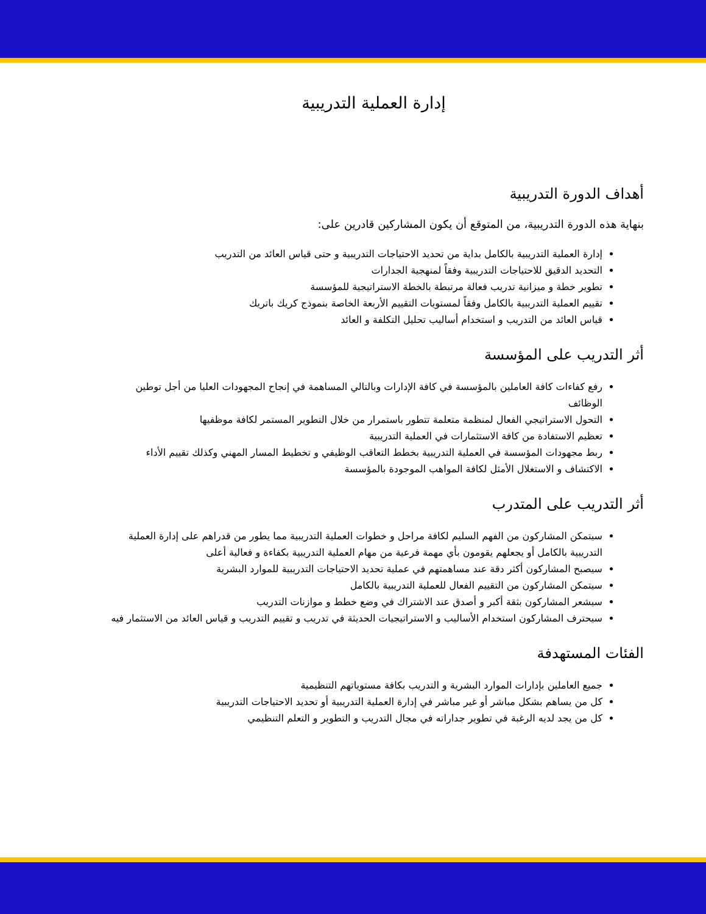إدارة العملية التدريبية
أهداف الدورة التدريبية
بنهاية هذه الدورة التدريبية، من المتوقع أن يكون المشاركين قادرين على:
إدارة العملية التدريبية بالكامل بداية من تحديد الاحتياجات التدريبية و حتى قياس العائد من التدريب
التحديد الدقيق للاحتياجات التدريبية وفقاً لمنهجية الجدارات
تطوير خطة و ميزانية تدريب فعالة مرتبطة بالخطة الاستراتيجية للمؤسسة
تقييم العملية التدريبية بالكامل وفقاً لمستويات التقييم الأربعة الخاصة بنموذج كريك باتريك
قياس العائد من التدريب و استخدام أساليب تحليل التكلفة و العائد
أثر التدريب على المؤسسة
رفع كفاءات كافة العاملين بالمؤسسة في كافة الإدارات وبالتالي المساهمة في إنجاح المجهودات العليا من أجل توطين الوظائف
التحول الاستراتيجي الفعال لمنظمة متعلمة تتطور باستمرار من خلال التطوير المستمر لكافة موظفيها
تعظيم الاستفادة من كافة الاستثمارات في العملية التدريبية
ربط مجهودات المؤسسة في العملية التدريبية بخطط التعاقب الوظيفي و تخطيط المسار المهني وكذلك تقييم الأداء
الاكتشاف و الاستغلال الأمثل لكافة المواهب الموجودة بالمؤسسة
أثر التدريب على المتدرب
سيتمكن المشاركون من الفهم السليم لكافة مراحل و خطوات العملية التدريبية مما يطور من قدراهم على إدارة العملية التدريبية بالكامل أو يجعلهم يقومون بأي مهمة فرعية من مهام العملية التدريبية بكفاءة و فعالية أعلى
سيصبح المشاركون أكثر دقة عند مساهمتهم في عملية تحديد الاحتياجات التدريبية للموارد البشرية
سيتمكن المشاركون من التقييم الفعال للعملية التدريبية بالكامل
سيشعر المشاركون بثقة أكبر و أصدق عند الاشتراك في وضع خطط و موازنات التدريب
سيحترف المشاركون استخدام الأساليب و الاستراتيجيات الحديثة في تدريب و تقييم التدريب و قياس العائد من الاستثمار فيه
الفئات المستهدفة
جميع العاملين بإدارات الموارد البشرية و التدريب بكافة مستوياتهم التنظيمية
كل من يساهم بشكل مباشر أو غير مباشر في إدارة العملية التدريبية أو تحديد الاحتياجات التدريبية
كل من يجد لديه الرغبة في تطوير جداراته في مجال التدريب و التطوير و التعلم التنظيمي